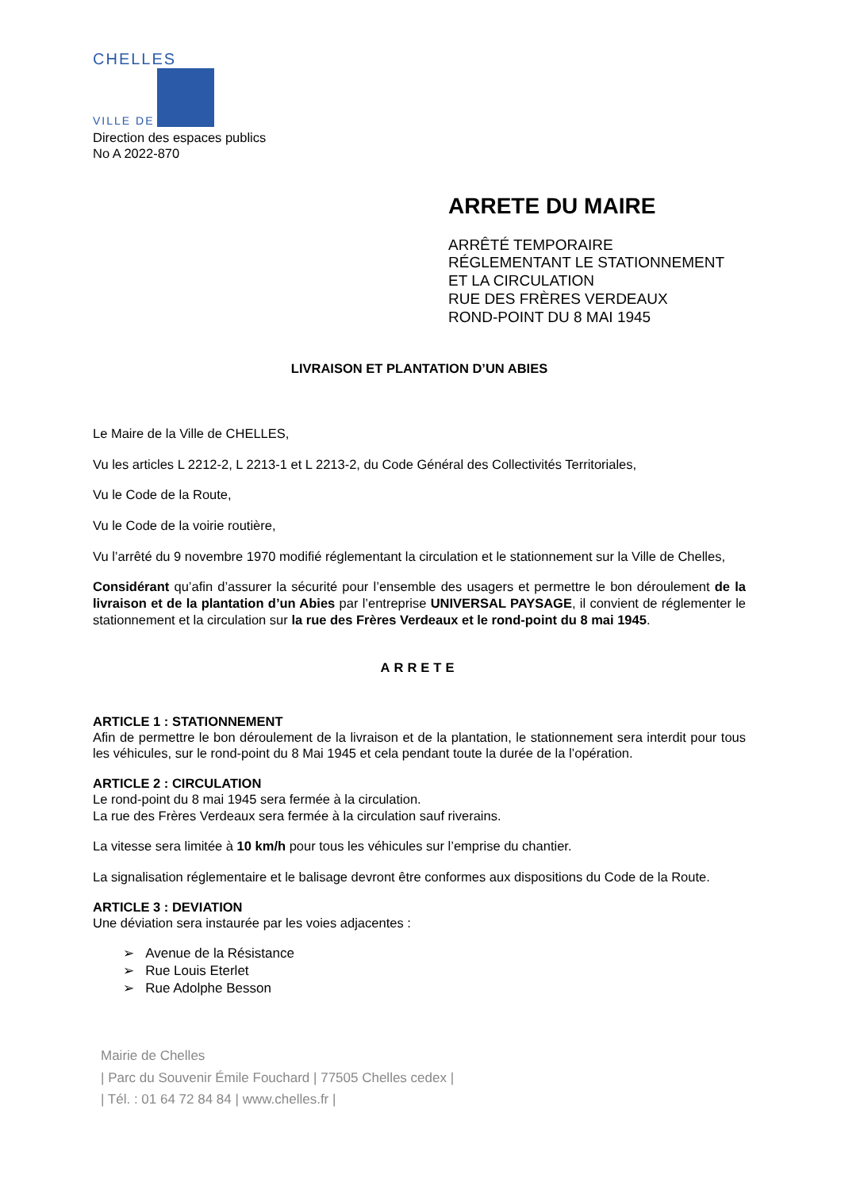CHELLES
VILLE DE
Direction des espaces publics
No A 2022-870
ARRETE DU MAIRE
ARRÊTÉ TEMPORAIRE
RÉGLEMENTANT LE STATIONNEMENT
ET LA CIRCULATION
RUE DES FRÈRES VERDEAUX
ROND-POINT DU 8 MAI 1945
LIVRAISON ET PLANTATION D’UN ABIES
Le Maire de la Ville de CHELLES,
Vu les articles L 2212-2, L 2213-1 et L 2213-2, du Code Général des Collectivités Territoriales,
Vu le Code de la Route,
Vu le Code de la voirie routière,
Vu l’arrêté du 9 novembre 1970 modifié réglementant la circulation et le stationnement sur la Ville de Chelles,
Considérant qu’afin d’assurer la sécurité pour l’ensemble des usagers et permettre le bon déroulement de la livraison et de la plantation d’un Abies par l’entreprise UNIVERSAL PAYSAGE, il convient de réglementer le stationnement et la circulation sur la rue des Frères Verdeaux et le rond-point du 8 mai 1945.
ARRETE
ARTICLE 1 : STATIONNEMENT
Afin de permettre le bon déroulement de la livraison et de la plantation, le stationnement sera interdit pour tous les véhicules, sur le rond-point du 8 Mai 1945 et cela pendant toute la durée de la l’opération.
ARTICLE 2 : CIRCULATION
Le rond-point du 8 mai 1945 sera fermée à la circulation.
La rue des Frères Verdeaux sera fermée à la circulation sauf riverains.
La vitesse sera limitée à 10 km/h pour tous les véhicules sur l’emprise du chantier.
La signalisation réglementaire et le balisage devront être conformes aux dispositions du Code de la Route.
ARTICLE 3 : DEVIATION
Une déviation sera instaurée par les voies adjacentes :
➢ Avenue de la Résistance
➢ Rue Louis Eterlet
➢ Rue Adolphe Besson
Mairie de Chelles
| Parc du Souvenir Émile Fouchard | 77505 Chelles cedex |
| Tél. : 01 64 72 84 84 | www.chelles.fr |